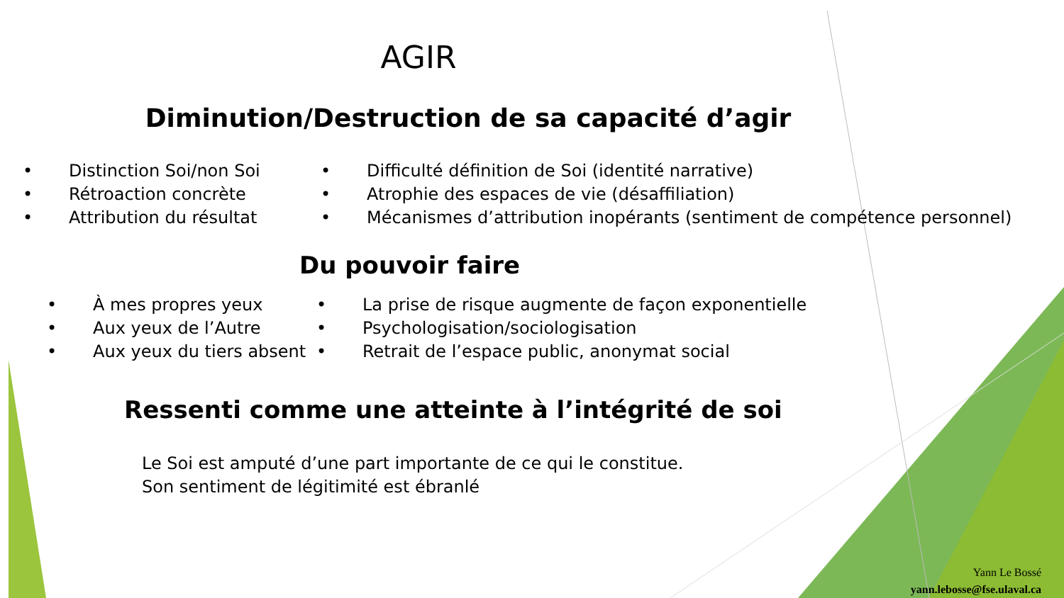AGIR
Diminution/Destruction de sa capacité d’agir
• Distinction Soi/non Soi
• Rétroaction concrète
• Attribution du résultat
• Difficulté définition de Soi (identité narrative)
• Atrophie des espaces de vie (désaffiliation)
• Mécanismes d’attribution inopérants (sentiment de compétence personnel)
Du pouvoir faire
• À mes propres yeux
• Aux yeux de l’Autre
• Aux yeux du tiers absent
• La prise de risque augmente de façon exponentielle
• Psychologisation/sociologisation
• Retrait de l’espace public, anonymat social
Ressenti comme une atteinte à l’intégrité de soi
Le Soi est amputé d’une part importante de ce qui le constitue.
Son sentiment de légitimité est ébranlé
Yann Le Bossé
yann.lebosse@fse.ulaval.ca